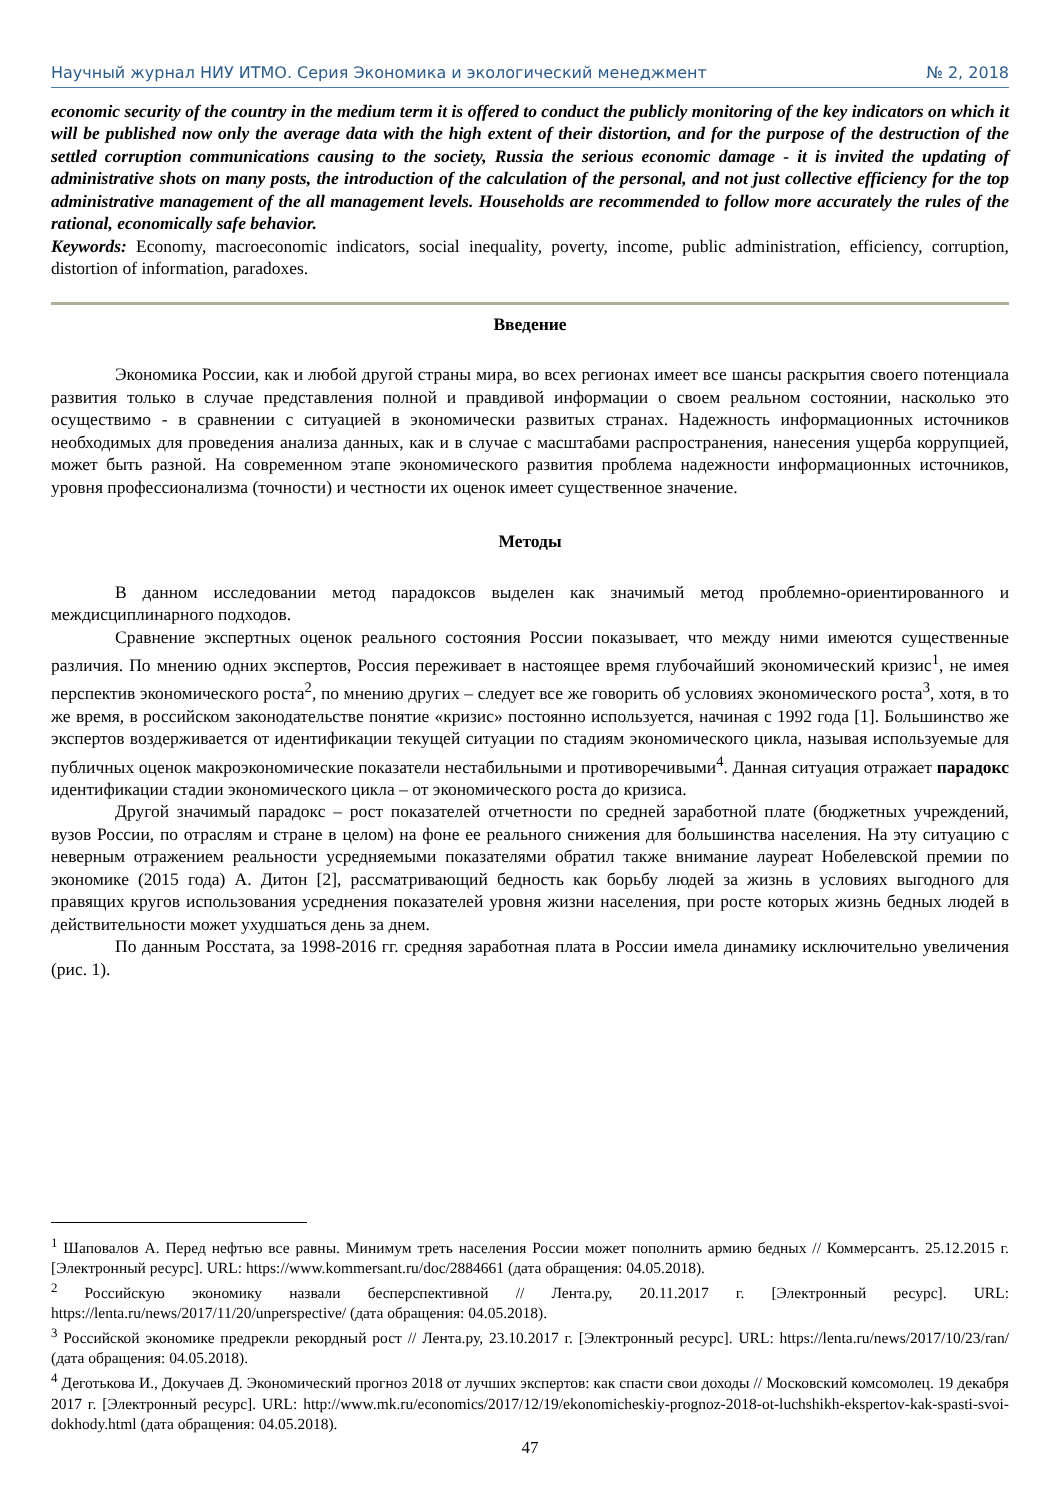Научный журнал НИУ ИТМО. Серия Экономика и экологический менеджмент № 2, 2018
economic security of the country in the medium term it is offered to conduct the publicly monitoring of the key indicators on which it will be published now only the average data with the high extent of their distortion, and for the purpose of the destruction of the settled corruption communications causing to the society, Russia the serious economic damage - it is invited the updating of administrative shots on many posts, the introduction of the calculation of the personal, and not just collective efficiency for the top administrative management of the all management levels. Households are recommended to follow more accurately the rules of the rational, economically safe behavior.
Keywords: Economy, macroeconomic indicators, social inequality, poverty, income, public administration, efficiency, corruption, distortion of information, paradoxes.
Введение
Экономика России, как и любой другой страны мира, во всех регионах имеет все шансы раскрытия своего потенциала развития только в случае представления полной и правдивой информации о своем реальном состоянии, насколько это осуществимо - в сравнении с ситуацией в экономически развитых странах. Надежность информационных источников необходимых для проведения анализа данных, как и в случае с масштабами распространения, нанесения ущерба коррупцией, может быть разной. На современном этапе экономического развития проблема надежности информационных источников, уровня профессионализма (точности) и честности их оценок имеет существенное значение.
Методы
В данном исследовании метод парадоксов выделен как значимый метод проблемно-ориентированного и междисциплинарного подходов.
Сравнение экспертных оценок реального состояния России показывает, что между ними имеются существенные различия. По мнению одних экспертов, Россия переживает в настоящее время глубочайший экономический кризис<sup>1</sup>, не имея перспектив экономического роста<sup>2</sup>, по мнению других – следует все же говорить об условиях экономического роста<sup>3</sup>, хотя, в то же время, в российском законодательстве понятие «кризис» постоянно используется, начиная с 1992 года [1]. Большинство же экспертов воздерживается от идентификации текущей ситуации по стадиям экономического цикла, называя используемые для публичных оценок макроэкономические показатели нестабильными и противоречивыми<sup>4</sup>. Данная ситуация отражает парадокс идентификации стадии экономического цикла – от экономического роста до кризиса.
Другой значимый парадокс – рост показателей отчетности по средней заработной плате (бюджетных учреждений, вузов России, по отраслям и стране в целом) на фоне ее реального снижения для большинства населения. На эту ситуацию с неверным отражением реальности усредняемыми показателями обратил также внимание лауреат Нобелевской премии по экономике (2015 года) А. Дитон [2], рассматривающий бедность как борьбу людей за жизнь в условиях выгодного для правящих кругов использования усреднения показателей уровня жизни населения, при росте которых жизнь бедных людей в действительности может ухудшаться день за днем.
По данным Росстата, за 1998-2016 гг. средняя заработная плата в России имела динамику исключительно увеличения (рис. 1).
<sup>1</sup> Шаповалов А. Перед нефтью все равны. Минимум треть населения России может пополнить армию бедных // Коммерсантъ. 25.12.2015 г. [Электронный ресурс]. URL: https://www.kommersant.ru/doc/2884661 (дата обращения: 04.05.2018).
<sup>2</sup> Российскую экономику назвали бесперспективной // Лента.ру, 20.11.2017 г. [Электронный ресурс]. URL: https://lenta.ru/news/2017/11/20/unperspective/ (дата обращения: 04.05.2018).
<sup>3</sup> Российской экономике предрекли рекордный рост // Лента.ру, 23.10.2017 г. [Электронный ресурс]. URL: https://lenta.ru/news/2017/10/23/ran/ (дата обращения: 04.05.2018).
<sup>4</sup> Деготькова И., Докучаев Д. Экономический прогноз 2018 от лучших экспертов: как спасти свои доходы // Московский комсомолец. 19 декабря 2017 г. [Электронный ресурс]. URL: http://www.mk.ru/economics/2017/12/19/ekonomicheskiy-prognoz-2018-ot-luchshikh-ekspertov-kak-spasti-svoi-dokhody.html (дата обращения: 04.05.2018).
47